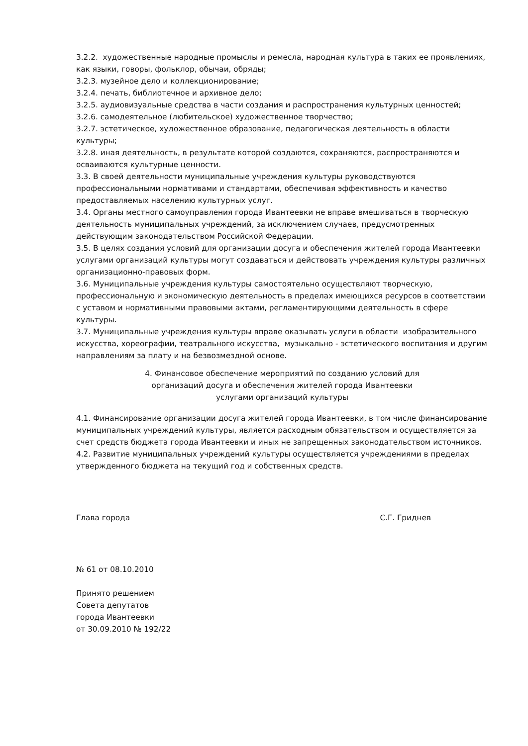3.2.2. художественные народные промыслы и ремесла, народная культура в таких ее проявлениях, как языки, говоры, фольклор, обычаи, обряды;
3.2.3. музейное дело и коллекционирование;
3.2.4. печать, библиотечное и архивное дело;
3.2.5. аудиовизуальные средства в части создания и распространения культурных ценностей;
3.2.6. самодеятельное (любительское) художественное творчество;
3.2.7. эстетическое, художественное образование, педагогическая деятельность в области культуры;
3.2.8. иная деятельность, в результате которой создаются, сохраняются, распространяются и осваиваются культурные ценности.
3.3. В своей деятельности муниципальные учреждения культуры руководствуются профессиональными нормативами и стандартами, обеспечивая эффективность и качество предоставляемых населению культурных услуг.
3.4. Органы местного самоуправления города Ивантеевки не вправе вмешиваться в творческую деятельность муниципальных учреждений, за исключением случаев, предусмотренных действующим законодательством Российской Федерации.
3.5. В целях создания условий для организации досуга и обеспечения жителей города Ивантеевки услугами организаций культуры могут создаваться и действовать учреждения культуры различных организационно-правовых форм.
3.6. Муниципальные учреждения культуры самостоятельно осуществляют творческую, профессиональную и экономическую деятельность в пределах имеющихся ресурсов в соответствии с уставом и нормативными правовыми актами, регламентирующими деятельность в сфере культуры.
3.7. Муниципальные учреждения культуры вправе оказывать услуги в области изобразительного искусства, хореографии, театрального искусства, музыкально - эстетического воспитания и другим направлениям за плату и на безвозмездной основе.
4. Финансовое обеспечение мероприятий по созданию условий для
организаций досуга и обеспечения жителей города Ивантеевки
услугами организаций культуры
4.1. Финансирование организации досуга жителей города Ивантеевки, в том числе финансирование муниципальных учреждений культуры, является расходным обязательством и осуществляется за счет средств бюджета города Ивантеевки и иных не запрещенных законодательством источников.
4.2. Развитие муниципальных учреждений культуры осуществляется учреждениями в пределах утвержденного бюджета на текущий год и собственных средств.
Глава города С.Г. Гриднев
№ 61 от 08.10.2010
Принято решением
Совета депутатов
города Ивантеевки
от 30.09.2010 № 192/22